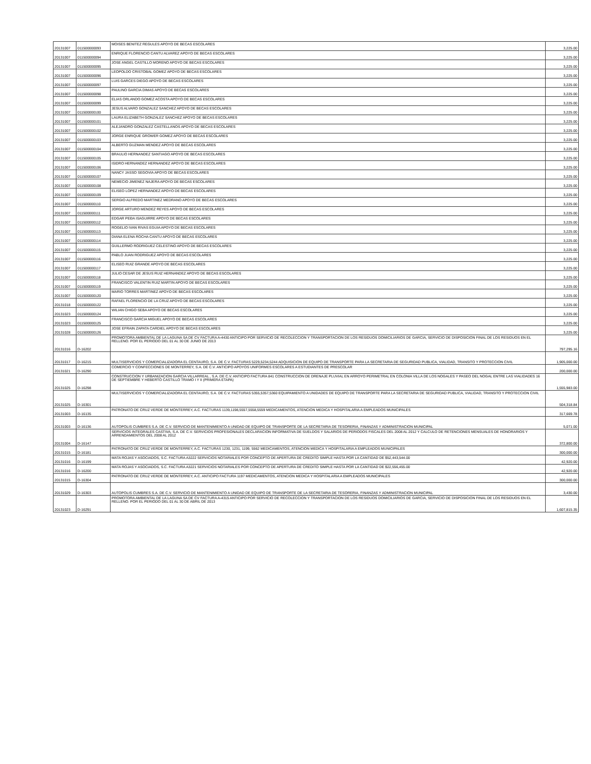| 20131007 | 011500000093 | MOISES BENITEZ REGULES APOYO DE BECAS ESCOLARES | 3,225.00 |
| 20131007 | 011500000094 | ENRIQUE FLORENCIO CANTU ALVAREZ APOYO DE BECAS ESCOLARES | 3,225.00 |
| 20131007 | 011500000095 | JOSE ANGEL CASTILLO MORENO APOYO DE BECAS ESCOLARES | 3,225.00 |
| 20131007 | 011500000096 | LEOPOLDO CRISTOBAL GOMEZ APOYO DE BECAS ESCOLARES | 3,225.00 |
| 20131007 | 011500000097 | LUIS GARCES DIEGO APOYO DE BECAS ESCOLARES | 3,225.00 |
| 20131007 | 011500000098 | PAULINO GARCIA DIMAS APOYO DE BECAS ESCOLARES | 3,225.00 |
| 20131007 | 011500000099 | ELIAS ORLANDO GOMEZ ACOSTA APOYO DE BECAS ESCOLARES | 3,225.00 |
| 20131007 | 011500000100 | JESUS ALVARO GONZALEZ SANCHEZ APOYO DE BECAS ESCOLARES | 3,225.00 |
| 20131007 | 011500000101 | LAURA ELIZABETH GONZALEZ SANCHEZ APOYO DE BECAS ESCOLARES | 3,225.00 |
| 20131007 | 011500000102 | ALEJANDRO GONZALEZ CASTELLANOS APOYO DE BECAS ESCOLARES | 3,225.00 |
| 20131007 | 011500000103 | JORGE ENRIQUE GROWER GOMEZ APOYO DE BECAS ESCOLARES | 3,225.00 |
| 20131007 | 011500000104 | ALBERTO GUZMAN MENDEZ APOYO DE BECAS ESCOLARES | 3,225.00 |
| 20131007 | 011500000105 | BRAULIO HERNANDEZ SANTIAGO APOYO DE BECAS ESCOLARES | 3,225.00 |
| 20131007 | 011500000106 | ISIDRO HERNANDEZ HERNANDEZ APOYO DE BECAS ESCOLARES | 3,225.00 |
| 20131007 | 011500000107 | NANCY JASSO SEGOVIA APOYO DE BECAS ESCOLARES | 3,225.00 |
| 20131007 | 011500000108 | NEMECIO JIMENEZ NAJERA APOYO DE BECAS ESCOLARES | 3,225.00 |
| 20131007 | 011500000109 | ELISEO LOPEZ HERNANDEZ APOYO DE BECAS ESCOLARES | 3,225.00 |
| 20131007 | 011500000110 | SERGIO ALFREDO MARTINEZ MEDRANO APOYO DE BECAS ESCOLARES | 3,225.00 |
| 20131007 | 011500000111 | JORGE ARTURO MENDEZ REYES APOYO DE BECAS ESCOLARES | 3,225.00 |
| 20131007 | 011500000112 | EDGAR PEÐA ISAGUIRRE APOYO DE BECAS ESCOLARES | 3,225.00 |
| 20131007 | 011500000113 | ROGELIO IVAN RIVAS EGUIA APOYO DE BECAS ESCOLARES | 3,225.00 |
| 20131007 | 011500000114 | DIANA ELENA ROCHA CANTU APOYO DE BECAS ESCOLARES | 3,225.00 |
| 20131007 | 011500000115 | GUILLERMO RODRIGUEZ CELESTINO APOYO DE BECAS ESCOLARES | 3,225.00 |
| 20131007 | 011500000116 | PABLO JUAN RODRIGUEZ APOYO DE BECAS ESCOLARES | 3,225.00 |
| 20131007 | 011500000117 | ELISEO RUIZ GRANDE APOYO DE BECAS ESCOLARES | 3,225.00 |
| 20131007 | 011500000118 | JULIO CESAR DE JESUS RUIZ HERNANDEZ APOYO DE BECAS ESCOLARES | 3,225.00 |
| 20131007 | 011500000119 | FRANCISCO VALENTIN RUIZ MARTIN APOYO DE BECAS ESCOLARES | 3,225.00 |
| 20131007 | 011500000120 | MARIO TORRES MARTINEZ APOYO DE BECAS ESCOLARES | 3,225.00 |
| 20131018 | 011500000122 | RAFAEL FLORENCIO DE LA CRUZ APOYO DE BECAS ESCOLARES | 3,225.00 |
| 20131023 | 011500000124 | WILIAN CHIGO SEBA APOYO DE BECAS ESCOLARES | 3,225.00 |
| 20131023 | 011500000125 | FRANCISCO GARCIA MIGUEL APOYO DE BECAS ESCOLARES | 3,225.00 |
| 20131028 | 011500000126 | JOSE EFRAIN ZAPATA CARDIEL APOYO DE BECAS ESCOLARES | 3,225.00 |
| 20131016 | D-16202 | PROMOTORA AMBIENTAL DE LA LAGUNA SA DE CV FACTURA A-4430 ANTICIPO POR SERVICIO DE RECOLECCION Y TRANSPORTACION DE LOS RESIDUOS DOMICILIARIOS DE GARCIA, SERVICIO DE DISPOSICION FINAL DE LOS RESIDUOS EN EL RELLENO. POR EL PERIODO DEL 01 AL 30 DE JUNIO DE 2013 | 797,295.16 |
| 20131017 | D-16215 | MULTISERVICIOS Y COMERCIALIZADORA EL CENTAURO, S.A. DE C.V. FACTURAS 5229,5234,5244 ADQUISICION DE EQUIPO DE TRANSPORTE PARA LA SECRETARIA DE SEGURIDAD PUBLICA, VIALIDAD, TRANSITO Y PROTECCION CIVIL | 1,905,000.00 |
| 20131021 | D-16290 | COMERCIO Y CONFECCIONES DE MONTERREY, S.A. DE C.V. ANTICIPO APOYOS UNIFORMES ESCOLARES A ESTUDIANTES DE PRESCOLAR | 200,000.00 |
| 20131025 | D-16298 | CONSTRUCCION Y URBANIZACION GARCIA VILLARREAL , S.A. DE C.V. ANTICIPO FACTURA 841 CONSTRUCCION DE DRENAJE PLUVIAL EN ARROYO PERIMETRAL EN COLONIA VILLA DE LOS NOGALES Y PASEO DEL NOGAL ENTRE LAS VIALIDADES 16 DE SEPTIEMBRE Y HEBERTO CASTILLO TRAMO I Y II (PRIMERA ETAPA) | 1,555,983.00 |
| 20131025 | D-16301 | MULTISERVICIOS Y COMERCIALIZADORA EL CENTAURO, S.A. DE C.V. FACTURAS 5355,5357,5360 EQUIPAMIENTO A UNIDADES DE EQUIPO DE TRANSPORTE PARA LA SECRETARIA DE SEGURIDAD PUBLICA, VIALIDAD, TRANSITO Y PROTECCION CIVIL | 504,318.84 |
| 20131003 | D-16135 | PATRONATO DE CRUZ VERDE DE MONTERREY, A.C. FACTURAS 1139,1198,5557,5558,5559 MEDICAMENTOS, ATENCION MEDICA Y HOSPITALARIA A EMPLEADOS MUNICIPALES | 317,669.78 |
| 20131003 | D-16136 | AUTOPOLIS CUMBRES S.A. DE C.V. SERVICIO DE MANTENIMIENTO A UNIDAD DE EQUIPO DE TRANSPORTE DE LA SECRETARIA DE TESORERIA, FINANZAS Y ADMINISTRACION MUNICIPAL | 5,071.00 |
| 20131004 | D-16147 | SERVICIOS INTEGRALES CASTIVA, S.A. DE C.V. SERVICIOS PROFESIONALES DECLARACION INFORMATIVA DE SUELDOS Y SALARIOS DE PERIODOS FISCALES DEL 2008 AL 2012 Y CALCULO DE RETENCIONES MENSUALES DE HONORARIOS Y ARRENDAMIENTOS DEL 2008 AL 2012 | 372,800.00 |
| 20131015 | D-16181 | PATRONATO DE CRUZ VERDE DE MONTERREY, A.C. FACTURAS 1230, 1231, 1199, 5562 MEDICAMENTOS, ATENCION MEDICA Y HOSPITALARIA A EMPLEADOS MUNICIPALES | 300,000.00 |
| 20131016 | D-16199 | MATA ROJAS Y ASOCIADOS, S.C. FACTURA A3222 SERVICIOS NOTARIALES POR CONCEPTO DE APERTURA DE CREDITO SIMPLE HASTA POR LA CANTIDAD DE $52,443,544.00 | 42,920.00 |
| 20131016 | D-16200 | MATA ROJAS Y ASOCIADOS, S.C. FACTURA A3221 SERVICIOS NOTARIALES POR CONCEPTO DE APERTURA DE CREDITO SIMPLE HASTA POR LA CANTIDAD DE $22,556,455.00 | 42,920.00 |
| 20131015 | D-16304 | PATRONATO DE CRUZ VERDE DE MONTERREY, A.C. ANTICIPO FACTURA 1197 MEDICAMENTOS, ATENCION MEDICA Y HOSPITALARIA A EMPLEADOS MUNICIPALES | 300,000.00 |
| 20131029 | D-16303 | AUTOPOLIS CUMBRES S.A. DE C.V. SERVICIO DE MANTENIMIENTO A UNIDAD DE EQUIPO DE TRANSPORTE DE LA SECRETARIA DE TESORERIA, FINANZAS Y ADMINISTRACION MUNICIPAL | 3,430.00 |
| 20131023 | D-16291 | PROMOTORA AMBIENTAL DE LA LAGUNA SA DE CV FACTURA A-4315 ANTICIPO POR SERVICIO DE RECOLECCION Y TRANSPORTACION DE LOS RESIDUOS DOMICILIARIOS DE GARCIA, SERVICIO DE DISPOSICION FINAL DE LOS RESIDUOS EN EL RELLENO. POR EL PERIODO DEL 01 AL 30 DE ABRIL DE 2013 | 1,607,815.35 |